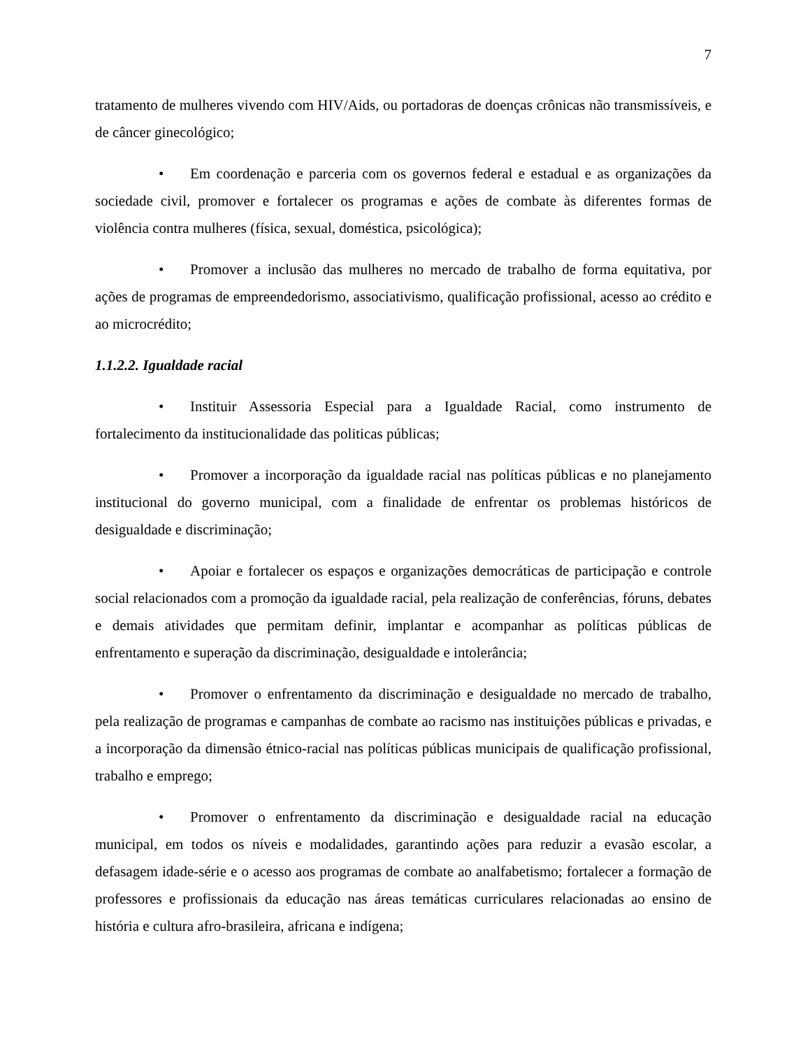7
tratamento de mulheres vivendo com HIV/Aids, ou portadoras de doenças crônicas não transmissíveis, e de câncer ginecológico;
• Em coordenação e parceria com os governos federal e estadual e as organizações da sociedade civil, promover e fortalecer os programas e ações de combate às diferentes formas de violência contra mulheres (física, sexual, doméstica, psicológica);
• Promover a inclusão das mulheres no mercado de trabalho de forma equitativa, por ações de programas de empreendedorismo, associativismo, qualificação profissional, acesso ao crédito e ao microcrédito;
1.1.2.2. Igualdade racial
• Instituir Assessoria Especial para a Igualdade Racial, como instrumento de fortalecimento da institucionalidade das politicas públicas;
• Promover a incorporação da igualdade racial nas políticas públicas e no planejamento institucional do governo municipal, com a finalidade de enfrentar os problemas históricos de desigualdade e discriminação;
• Apoiar e fortalecer os espaços e organizações democráticas de participação e controle social relacionados com a promoção da igualdade racial, pela realização de conferências, fóruns, debates e demais atividades que permitam definir, implantar e acompanhar as políticas públicas de enfrentamento e superação da discriminação, desigualdade e intolerância;
• Promover o enfrentamento da discriminação e desigualdade no mercado de trabalho, pela realização de programas e campanhas de combate ao racismo nas instituições públicas e privadas, e a incorporação da dimensão étnico-racial nas políticas públicas municipais de qualificação profissional, trabalho e emprego;
• Promover o enfrentamento da discriminação e desigualdade racial na educação municipal, em todos os níveis e modalidades, garantindo ações para reduzir a evasão escolar, a defasagem idade-série e o acesso aos programas de combate ao analfabetismo; fortalecer a formação de professores e profissionais da educação nas áreas temáticas curriculares relacionadas ao ensino de história e cultura afro-brasileira, africana e indígena;